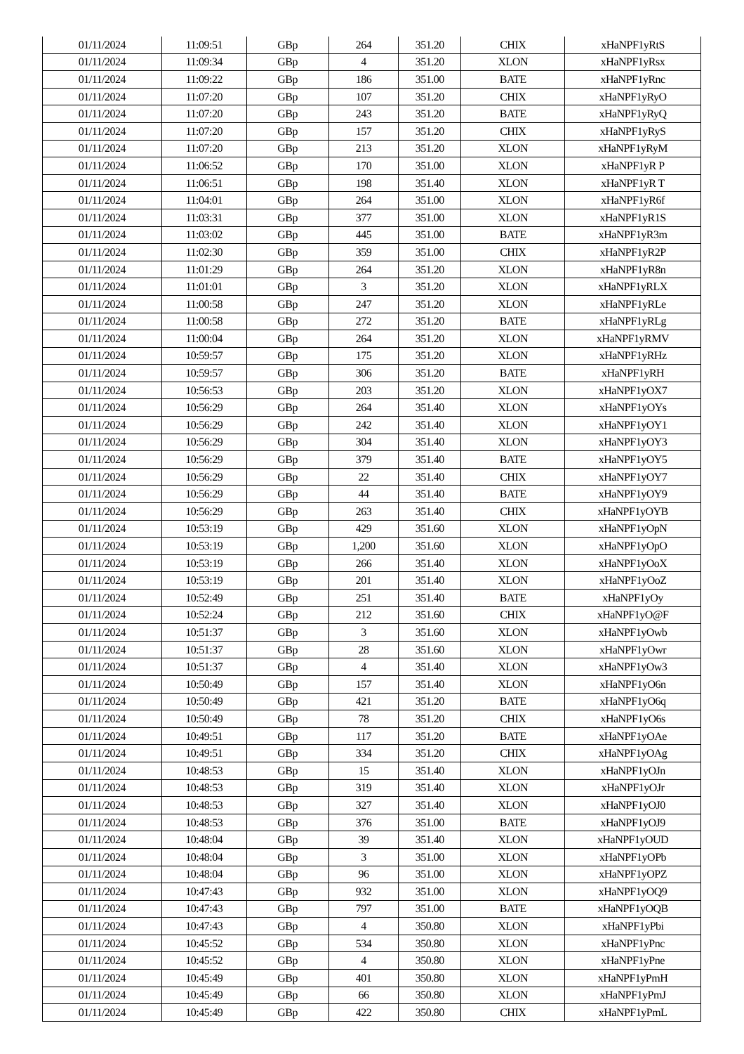| 01/11/2024 | 11:09:51 | GBp | 264 | 351.20 | CHIX | xHaNPF1yRtS |
| 01/11/2024 | 11:09:34 | GBp | 4 | 351.20 | XLON | xHaNPF1yRsx |
| 01/11/2024 | 11:09:22 | GBp | 186 | 351.00 | BATE | xHaNPF1yRnc |
| 01/11/2024 | 11:07:20 | GBp | 107 | 351.20 | CHIX | xHaNPF1yRyO |
| 01/11/2024 | 11:07:20 | GBp | 243 | 351.20 | BATE | xHaNPF1yRyQ |
| 01/11/2024 | 11:07:20 | GBp | 157 | 351.20 | CHIX | xHaNPF1yRyS |
| 01/11/2024 | 11:07:20 | GBp | 213 | 351.20 | XLON | xHaNPF1yRyM |
| 01/11/2024 | 11:06:52 | GBp | 170 | 351.00 | XLON | xHaNPF1yR P |
| 01/11/2024 | 11:06:51 | GBp | 198 | 351.40 | XLON | xHaNPF1yR T |
| 01/11/2024 | 11:04:01 | GBp | 264 | 351.00 | XLON | xHaNPF1yR6f |
| 01/11/2024 | 11:03:31 | GBp | 377 | 351.00 | XLON | xHaNPF1yR1S |
| 01/11/2024 | 11:03:02 | GBp | 445 | 351.00 | BATE | xHaNPF1yR3m |
| 01/11/2024 | 11:02:30 | GBp | 359 | 351.00 | CHIX | xHaNPF1yR2P |
| 01/11/2024 | 11:01:29 | GBp | 264 | 351.20 | XLON | xHaNPF1yR8n |
| 01/11/2024 | 11:01:01 | GBp | 3 | 351.20 | XLON | xHaNPF1yRLX |
| 01/11/2024 | 11:00:58 | GBp | 247 | 351.20 | XLON | xHaNPF1yRLe |
| 01/11/2024 | 11:00:58 | GBp | 272 | 351.20 | BATE | xHaNPF1yRLg |
| 01/11/2024 | 11:00:04 | GBp | 264 | 351.20 | XLON | xHaNPF1yRMV |
| 01/11/2024 | 10:59:57 | GBp | 175 | 351.20 | XLON | xHaNPF1yRHz |
| 01/11/2024 | 10:59:57 | GBp | 306 | 351.20 | BATE | xHaNPF1yRH |
| 01/11/2024 | 10:56:53 | GBp | 203 | 351.20 | XLON | xHaNPF1yOX7 |
| 01/11/2024 | 10:56:29 | GBp | 264 | 351.40 | XLON | xHaNPF1yOYs |
| 01/11/2024 | 10:56:29 | GBp | 242 | 351.40 | XLON | xHaNPF1yOY1 |
| 01/11/2024 | 10:56:29 | GBp | 304 | 351.40 | XLON | xHaNPF1yOY3 |
| 01/11/2024 | 10:56:29 | GBp | 379 | 351.40 | BATE | xHaNPF1yOY5 |
| 01/11/2024 | 10:56:29 | GBp | 22 | 351.40 | CHIX | xHaNPF1yOY7 |
| 01/11/2024 | 10:56:29 | GBp | 44 | 351.40 | BATE | xHaNPF1yOY9 |
| 01/11/2024 | 10:56:29 | GBp | 263 | 351.40 | CHIX | xHaNPF1yOYB |
| 01/11/2024 | 10:53:19 | GBp | 429 | 351.60 | XLON | xHaNPF1yOpN |
| 01/11/2024 | 10:53:19 | GBp | 1,200 | 351.60 | XLON | xHaNPF1yOpO |
| 01/11/2024 | 10:53:19 | GBp | 266 | 351.40 | XLON | xHaNPF1yOoX |
| 01/11/2024 | 10:53:19 | GBp | 201 | 351.40 | XLON | xHaNPF1yOoZ |
| 01/11/2024 | 10:52:49 | GBp | 251 | 351.40 | BATE | xHaNPF1yOy |
| 01/11/2024 | 10:52:24 | GBp | 212 | 351.60 | CHIX | xHaNPF1yO@F |
| 01/11/2024 | 10:51:37 | GBp | 3 | 351.60 | XLON | xHaNPF1yOwb |
| 01/11/2024 | 10:51:37 | GBp | 28 | 351.60 | XLON | xHaNPF1yOwr |
| 01/11/2024 | 10:51:37 | GBp | 4 | 351.40 | XLON | xHaNPF1yOw3 |
| 01/11/2024 | 10:50:49 | GBp | 157 | 351.40 | XLON | xHaNPF1yO6n |
| 01/11/2024 | 10:50:49 | GBp | 421 | 351.20 | BATE | xHaNPF1yO6q |
| 01/11/2024 | 10:50:49 | GBp | 78 | 351.20 | CHIX | xHaNPF1yO6s |
| 01/11/2024 | 10:49:51 | GBp | 117 | 351.20 | BATE | xHaNPF1yOAe |
| 01/11/2024 | 10:49:51 | GBp | 334 | 351.20 | CHIX | xHaNPF1yOAg |
| 01/11/2024 | 10:48:53 | GBp | 15 | 351.40 | XLON | xHaNPF1yOJn |
| 01/11/2024 | 10:48:53 | GBp | 319 | 351.40 | XLON | xHaNPF1yOJr |
| 01/11/2024 | 10:48:53 | GBp | 327 | 351.40 | XLON | xHaNPF1yOJ0 |
| 01/11/2024 | 10:48:53 | GBp | 376 | 351.00 | BATE | xHaNPF1yOJ9 |
| 01/11/2024 | 10:48:04 | GBp | 39 | 351.40 | XLON | xHaNPF1yOUD |
| 01/11/2024 | 10:48:04 | GBp | 3 | 351.00 | XLON | xHaNPF1yOPb |
| 01/11/2024 | 10:48:04 | GBp | 96 | 351.00 | XLON | xHaNPF1yOPZ |
| 01/11/2024 | 10:47:43 | GBp | 932 | 351.00 | XLON | xHaNPF1yOQ9 |
| 01/11/2024 | 10:47:43 | GBp | 797 | 351.00 | BATE | xHaNPF1yOQB |
| 01/11/2024 | 10:47:43 | GBp | 4 | 350.80 | XLON | xHaNPF1yPbi |
| 01/11/2024 | 10:45:52 | GBp | 534 | 350.80 | XLON | xHaNPF1yPnc |
| 01/11/2024 | 10:45:52 | GBp | 4 | 350.80 | XLON | xHaNPF1yPne |
| 01/11/2024 | 10:45:49 | GBp | 401 | 350.80 | XLON | xHaNPF1yPmH |
| 01/11/2024 | 10:45:49 | GBp | 66 | 350.80 | XLON | xHaNPF1yPmJ |
| 01/11/2024 | 10:45:49 | GBp | 422 | 350.80 | CHIX | xHaNPF1yPmL |